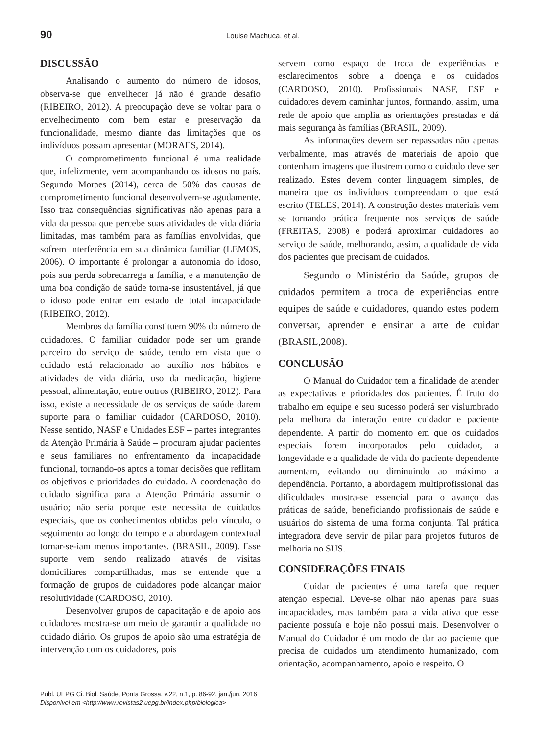90 Louise Machuca, et al.
DISCUSSÃO
Analisando o aumento do número de idosos, observa-se que envelhecer já não é grande desafio (RIBEIRO, 2012). A preocupação deve se voltar para o envelhecimento com bem estar e preservação da funcionalidade, mesmo diante das limitações que os indivíduos possam apresentar (MORAES, 2014).
O comprometimento funcional é uma realidade que, infelizmente, vem acompanhando os idosos no país. Segundo Moraes (2014), cerca de 50% das causas de comprometimento funcional desenvolvem-se agudamente. Isso traz consequências significativas não apenas para a vida da pessoa que percebe suas atividades de vida diária limitadas, mas também para as famílias envolvidas, que sofrem interferência em sua dinâmica familiar (LEMOS, 2006). O importante é prolongar a autonomia do idoso, pois sua perda sobrecarrega a família, e a manutenção de uma boa condição de saúde torna-se insustentável, já que o idoso pode entrar em estado de total incapacidade (RIBEIRO, 2012).
Membros da família constituem 90% do número de cuidadores. O familiar cuidador pode ser um grande parceiro do serviço de saúde, tendo em vista que o cuidado está relacionado ao auxílio nos hábitos e atividades de vida diária, uso da medicação, higiene pessoal, alimentação, entre outros (RIBEIRO, 2012). Para isso, existe a necessidade de os serviços de saúde darem suporte para o familiar cuidador (CARDOSO, 2010). Nesse sentido, NASF e Unidades ESF – partes integrantes da Atenção Primária à Saúde – procuram ajudar pacientes e seus familiares no enfrentamento da incapacidade funcional, tornando-os aptos a tomar decisões que reflitam os objetivos e prioridades do cuidado. A coordenação do cuidado significa para a Atenção Primária assumir o usuário; não seria porque este necessita de cuidados especiais, que os conhecimentos obtidos pelo vínculo, o seguimento ao longo do tempo e a abordagem contextual tornar-se-iam menos importantes. (BRASIL, 2009). Esse suporte vem sendo realizado através de visitas domiciliares compartilhadas, mas se entende que a formação de grupos de cuidadores pode alcançar maior resolutividade (CARDOSO, 2010).
Desenvolver grupos de capacitação e de apoio aos cuidadores mostra-se um meio de garantir a qualidade no cuidado diário. Os grupos de apoio são uma estratégia de intervenção com os cuidadores, pois
servem como espaço de troca de experiências e esclarecimentos sobre a doença e os cuidados (CARDOSO, 2010). Profissionais NASF, ESF e cuidadores devem caminhar juntos, formando, assim, uma rede de apoio que amplia as orientações prestadas e dá mais segurança às famílias (BRASIL, 2009).
As informações devem ser repassadas não apenas verbalmente, mas através de materiais de apoio que contenham imagens que ilustrem como o cuidado deve ser realizado. Estes devem conter linguagem simples, de maneira que os indivíduos compreendam o que está escrito (TELES, 2014). A construção destes materiais vem se tornando prática frequente nos serviços de saúde (FREITAS, 2008) e poderá aproximar cuidadores ao serviço de saúde, melhorando, assim, a qualidade de vida dos pacientes que precisam de cuidados.
Segundo o Ministério da Saúde, grupos de cuidados permitem a troca de experiências entre equipes de saúde e cuidadores, quando estes podem conversar, aprender e ensinar a arte de cuidar (BRASIL,2008).
CONCLUSÃO
O Manual do Cuidador tem a finalidade de atender as expectativas e prioridades dos pacientes. É fruto do trabalho em equipe e seu sucesso poderá ser vislumbrado pela melhora da interação entre cuidador e paciente dependente. A partir do momento em que os cuidados especiais forem incorporados pelo cuidador, a longevidade e a qualidade de vida do paciente dependente aumentam, evitando ou diminuindo ao máximo a dependência. Portanto, a abordagem multiprofissional das dificuldades mostra-se essencial para o avanço das práticas de saúde, beneficiando profissionais de saúde e usuários do sistema de uma forma conjunta. Tal prática integradora deve servir de pilar para projetos futuros de melhoria no SUS.
CONSIDERAÇÕES FINAIS
Cuidar de pacientes é uma tarefa que requer atenção especial. Deve-se olhar não apenas para suas incapacidades, mas também para a vida ativa que esse paciente possuía e hoje não possui mais. Desenvolver o Manual do Cuidador é um modo de dar ao paciente que precisa de cuidados um atendimento humanizado, com orientação, acompanhamento, apoio e respeito. O
Publ. UEPG Ci. Biol. Saúde, Ponta Grossa, v.22, n.1, p. 86-92, jan./jun. 2016
Disponível em <http://www.revistas2.uepg.br/index.php/biologica>